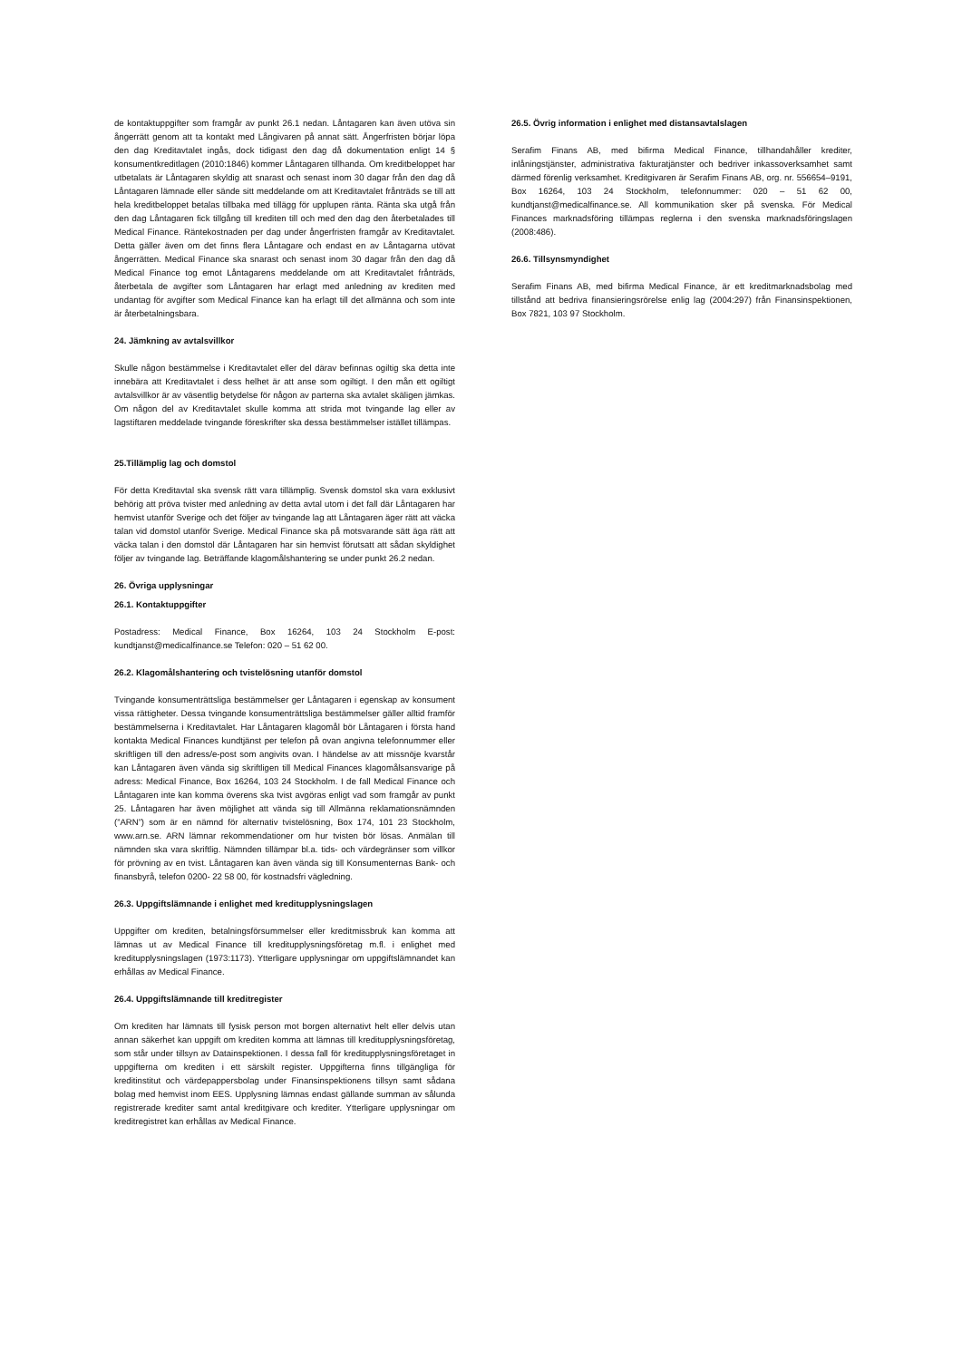de kontaktuppgifter som framgår av punkt 26.1 nedan. Låntagaren kan även utöva sin ångerrätt genom att ta kontakt med Långivaren på annat sätt. Ångerfristen börjar löpa den dag Kreditavtalet ingås, dock tidigast den dag då dokumentation enligt 14 § konsumentkreditlagen (2010:1846) kommer Låntagaren tillhanda. Om kreditbeloppet har utbetalats är Låntagaren skyldig att snarast och senast inom 30 dagar från den dag då Låntagaren lämnade eller sände sitt meddelande om att Kreditavtalet frånträds se till att hela kreditbeloppet betalas tillbaka med tillägg för upplupen ränta. Ränta ska utgå från den dag Låntagaren fick tillgång till krediten till och med den dag den återbetalades till Medical Finance. Räntekostnaden per dag under ångerfristen framgår av Kreditavtalet. Detta gäller även om det finns flera Låntagare och endast en av Låntagarna utövat ångerrätten. Medical Finance ska snarast och senast inom 30 dagar från den dag då Medical Finance tog emot Låntagarens meddelande om att Kreditavtalet frånträds, återbetala de avgifter som Låntagaren har erlagt med anledning av krediten med undantag för avgifter som Medical Finance kan ha erlagt till det allmänna och som inte är återbetalningsbara.
24. Jämkning av avtalsvillkor
Skulle någon bestämmelse i Kreditavtalet eller del därav befinnas ogiltig ska detta inte innebära att Kreditavtalet i dess helhet är att anse som ogiltigt. I den mån ett ogiltigt avtalsvillkor är av väsentlig betydelse för någon av parterna ska avtalet skäligen jämkas. Om någon del av Kreditavtalet skulle komma att strida mot tvingande lag eller av lagstiftaren meddelade tvingande föreskrifter ska dessa bestämmelser istället tillämpas.
25.Tillämplig lag och domstol
För detta Kreditavtal ska svensk rätt vara tillämplig. Svensk domstol ska vara exklusivt behörig att pröva tvister med anledning av detta avtal utom i det fall där Låntagaren har hemvist utanför Sverige och det följer av tvingande lag att Låntagaren äger rätt att väcka talan vid domstol utanför Sverige. Medical Finance ska på motsvarande sätt äga rätt att väcka talan i den domstol där Låntagaren har sin hemvist förutsatt att sådan skyldighet följer av tvingande lag. Beträffande klagomålshantering se under punkt 26.2 nedan.
26. Övriga upplysningar
26.1. Kontaktuppgifter
Postadress: Medical Finance, Box 16264, 103 24 Stockholm E-post: kundtjanst@medicalfinance.se Telefon: 020 – 51 62 00.
26.2. Klagomålshantering och tvistelösning utanför domstol
Tvingande konsumenträttsliga bestämmelser ger Låntagaren i egenskap av konsument vissa rättigheter. Dessa tvingande konsumenträttsliga bestämmelser gäller alltid framför bestämmelserna i Kreditavtalet. Har Låntagaren klagomål bör Låntagaren i första hand kontakta Medical Finances kundtjänst per telefon på ovan angivna telefonnummer eller skriftligen till den adress/e-post som angivits ovan. I händelse av att missnöje kvarstår kan Låntagaren även vända sig skriftligen till Medical Finances klagomålsansvarige på adress: Medical Finance, Box 16264, 103 24 Stockholm. I de fall Medical Finance och Låntagaren inte kan komma överens ska tvist avgöras enligt vad som framgår av punkt 25. Låntagaren har även möjlighet att vända sig till Allmänna reklamationsnämnden (”ARN”) som är en nämnd för alternativ tvistelösning, Box 174, 101 23 Stockholm, www.arn.se. ARN lämnar rekommendationer om hur tvisten bör lösas. Anmälan till nämnden ska vara skriftlig. Nämnden tillämpar bl.a. tids- och värdegränser som villkor för prövning av en tvist. Låntagaren kan även vända sig till Konsumenternas Bank- och finansbyrå, telefon 0200- 22 58 00, för kostnadsfri vägledning.
26.3. Uppgiftslämnande i enlighet med kreditupplysningslagen
Uppgifter om krediten, betalningsförsummelser eller kreditmissbruk kan komma att lämnas ut av Medical Finance till kreditupplysningsföretag m.fl. i enlighet med kreditupplysningslagen (1973:1173). Ytterligare upplysningar om uppgiftslämnandet kan erhållas av Medical Finance.
26.4. Uppgiftslämnande till kreditregister
Om krediten har lämnats till fysisk person mot borgen alternativt helt eller delvis utan annan säkerhet kan uppgift om krediten komma att lämnas till kreditupplysningsföretag, som står under tillsyn av Datainspektionen. I dessa fall för kreditupplysningsföretaget in uppgifterna om krediten i ett särskilt register. Uppgifterna finns tillgängliga för kreditinstitut och värdepappersbolag under Finansinspektionens tillsyn samt sådana bolag med hemvist inom EES. Upplysning lämnas endast gällande summan av sålunda registrerade krediter samt antal kreditgivare och krediter. Ytterligare upplysningar om kreditregistret kan erhållas av Medical Finance.
26.5. Övrig information i enlighet med distansavtalslagen
Serafim Finans AB, med bifirma Medical Finance, tillhandahåller krediter, inlåningstjänster, administrativa fakturatjänster och bedriver inkassoverksamhet samt därmed förenlig verksamhet. Kreditgivaren är Serafim Finans AB, org. nr. 556654–9191, Box 16264, 103 24 Stockholm, telefonnummer: 020 – 51 62 00, kundtjanst@medicalfinance.se. All kommunikation sker på svenska. För Medical Finances marknadsföring tillämpas reglerna i den svenska marknadsföringslagen (2008:486).
26.6. Tillsynsmyndighet
Serafim Finans AB, med bifirma Medical Finance, är ett kreditmarknadsbolag med tillstånd att bedriva finansieringsrörelse enlig lag (2004:297) från Finansinspektionen, Box 7821, 103 97 Stockholm.